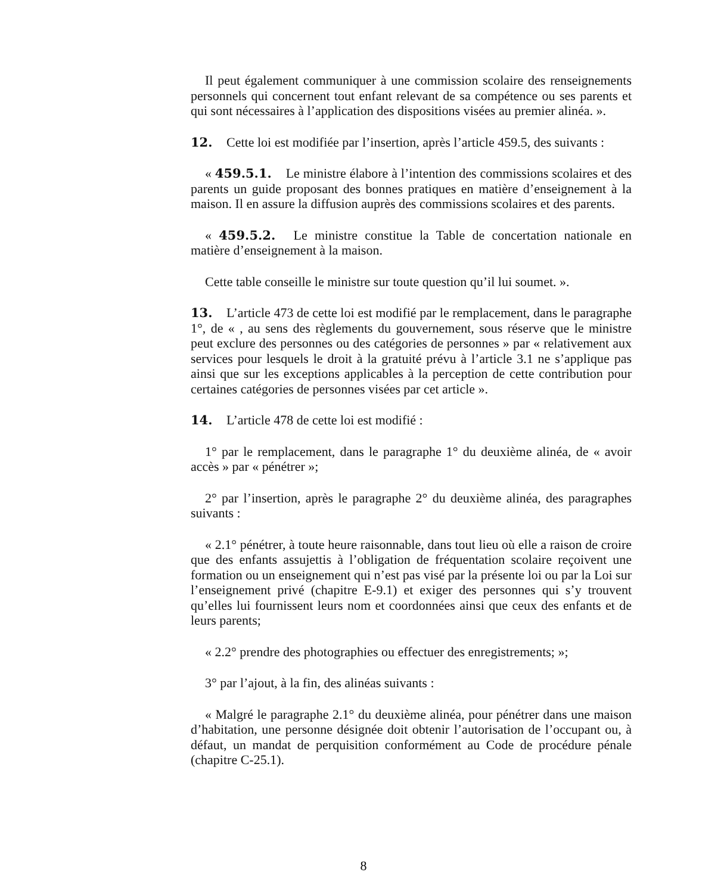Il peut également communiquer à une commission scolaire des renseignements personnels qui concernent tout enfant relevant de sa compétence ou ses parents et qui sont nécessaires à l’application des dispositions visées au premier alinéa. ».
12. Cette loi est modifiée par l’insertion, après l’article 459.5, des suivants :
« 459.5.1. Le ministre élabore à l’intention des commissions scolaires et des parents un guide proposant des bonnes pratiques en matière d’enseignement à la maison. Il en assure la diffusion auprès des commissions scolaires et des parents.
« 459.5.2. Le ministre constitue la Table de concertation nationale en matière d’enseignement à la maison.
Cette table conseille le ministre sur toute question qu’il lui soumet. ».
13. L’article 473 de cette loi est modifié par le remplacement, dans le paragraphe 1°, de « , au sens des règlements du gouvernement, sous réserve que le ministre peut exclure des personnes ou des catégories de personnes » par « relativement aux services pour lesquels le droit à la gratuité prévu à l’article 3.1 ne s’applique pas ainsi que sur les exceptions applicables à la perception de cette contribution pour certaines catégories de personnes visées par cet article ».
14. L’article 478 de cette loi est modifié :
1° par le remplacement, dans le paragraphe 1° du deuxième alinéa, de « avoir accès » par « pénétrer »;
2° par l’insertion, après le paragraphe 2° du deuxième alinéa, des paragraphes suivants :
« 2.1° pénétrer, à toute heure raisonnable, dans tout lieu où elle a raison de croire que des enfants assujettis à l’obligation de fréquentation scolaire reçoivent une formation ou un enseignement qui n’est pas visé par la présente loi ou par la Loi sur l’enseignement privé (chapitre E-9.1) et exiger des personnes qui s’y trouvent qu’elles lui fournissent leurs nom et coordonnées ainsi que ceux des enfants et de leurs parents;
« 2.2° prendre des photographies ou effectuer des enregistrements; »;
3° par l’ajout, à la fin, des alinéas suivants :
« Malgré le paragraphe 2.1° du deuxième alinéa, pour pénétrer dans une maison d’habitation, une personne désignée doit obtenir l’autorisation de l’occupant ou, à défaut, un mandat de perquisition conformément au Code de procédure pénale (chapitre C-25.1).
8